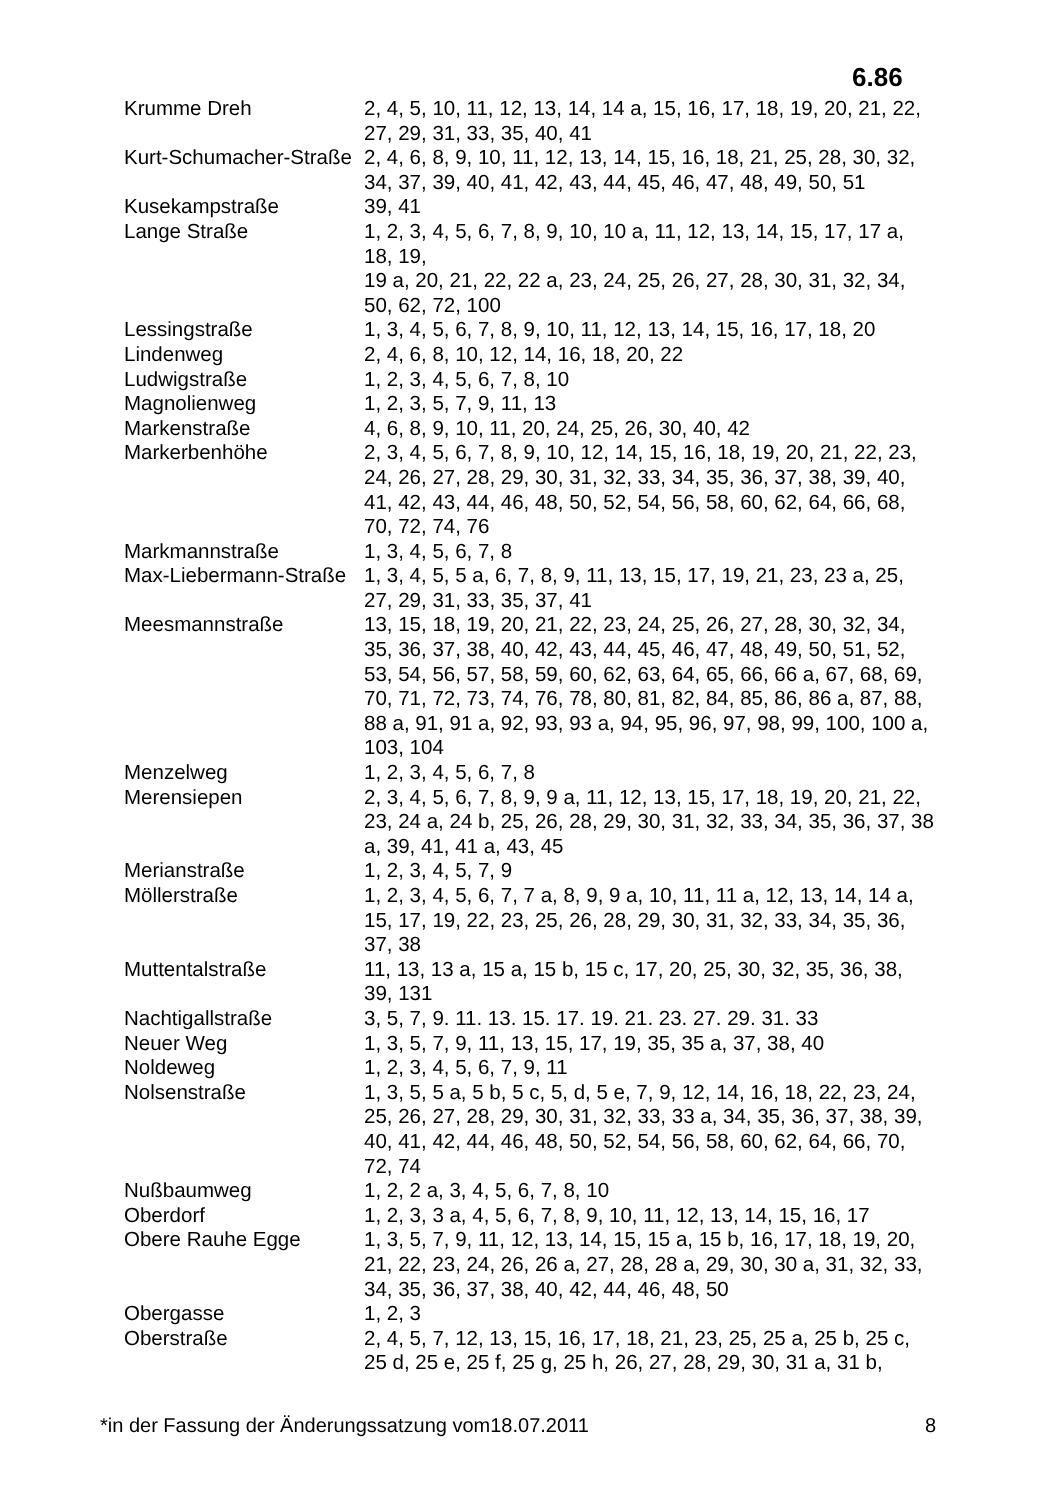6.86
| Krumme Dreh | 2, 4, 5, 10, 11, 12, 13, 14, 14 a, 15, 16, 17, 18, 19, 20, 21, 22, 27, 29, 31, 33, 35, 40, 41 |
| Kurt-Schumacher-Straße | 2, 4, 6, 8, 9, 10, 11, 12, 13, 14, 15, 16, 18, 21, 25, 28, 30, 32, 34, 37, 39, 40, 41, 42, 43, 44, 45, 46, 47, 48, 49, 50, 51 |
| Kusekampstraße | 39, 41 |
| Lange Straße | 1, 2, 3, 4, 5, 6, 7, 8, 9, 10, 10 a, 11, 12, 13, 14, 15, 17, 17 a, 18, 19, 19 a, 20, 21, 22, 22 a, 23, 24, 25, 26, 27, 28, 30, 31, 32, 34, 50, 62, 72, 100 |
| Lessingstraße | 1, 3, 4, 5, 6, 7, 8, 9, 10, 11, 12, 13, 14, 15, 16, 17, 18, 20 |
| Lindenweg | 2, 4, 6, 8, 10, 12, 14, 16, 18, 20, 22 |
| Ludwigstraße | 1, 2, 3, 4, 5, 6, 7, 8, 10 |
| Magnolienweg | 1, 2, 3, 5, 7, 9, 11, 13 |
| Markenstraße | 4, 6, 8, 9, 10, 11, 20, 24, 25, 26, 30, 40, 42 |
| Markerbenhöhe | 2, 3, 4, 5, 6, 7, 8, 9, 10, 12, 14, 15, 16, 18, 19, 20, 21, 22, 23, 24, 26, 27, 28, 29, 30, 31, 32, 33, 34, 35, 36, 37, 38, 39, 40, 41, 42, 43, 44, 46, 48, 50, 52, 54, 56, 58, 60, 62, 64, 66, 68, 70, 72, 74, 76 |
| Markmannstraße | 1, 3, 4, 5, 6, 7, 8 |
| Max-Liebermann-Straße | 1, 3, 4, 5, 5 a, 6, 7, 8, 9, 11, 13, 15, 17, 19, 21, 23, 23 a, 25, 27, 29, 31, 33, 35, 37, 41 |
| Meesmannstraße | 13, 15, 18, 19, 20, 21, 22, 23, 24, 25, 26, 27, 28, 30, 32, 34, 35, 36, 37, 38, 40, 42, 43, 44, 45, 46, 47, 48, 49, 50, 51, 52, 53, 54, 56, 57, 58, 59, 60, 62, 63, 64, 65, 66, 66 a, 67, 68, 69, 70, 71, 72, 73, 74, 76, 78, 80, 81, 82, 84, 85, 86, 86 a, 87, 88, 88 a, 91, 91 a, 92, 93, 93 a, 94, 95, 96, 97, 98, 99, 100, 100 a, 103, 104 |
| Menzelweg | 1, 2, 3, 4, 5, 6, 7, 8 |
| Merensiepen | 2, 3, 4, 5, 6, 7, 8, 9, 9 a, 11, 12, 13, 15, 17, 18, 19, 20, 21, 22, 23, 24 a, 24 b, 25, 26, 28, 29, 30, 31, 32, 33, 34, 35, 36, 37, 38 a, 39, 41, 41 a, 43, 45 |
| Merianstraße | 1, 2, 3, 4, 5, 7, 9 |
| Möllerstraße | 1, 2, 3, 4, 5, 6, 7, 7 a, 8, 9, 9 a, 10, 11, 11 a, 12, 13, 14, 14 a, 15, 17, 19, 22, 23, 25, 26, 28, 29, 30, 31, 32, 33, 34, 35, 36, 37, 38 |
| Muttentalstraße | 11, 13, 13 a, 15 a, 15 b, 15 c, 17, 20, 25, 30, 32, 35, 36, 38, 39, 131 |
| Nachtigallstraße | 3, 5, 7, 9. 11. 13. 15. 17. 19. 21. 23. 27. 29. 31. 33 |
| Neuer Weg | 1, 3, 5, 7, 9, 11, 13, 15, 17, 19, 35, 35 a, 37, 38, 40 |
| Noldeweg | 1, 2, 3, 4, 5, 6, 7, 9, 11 |
| Nolsenstraße | 1, 3, 5, 5 a, 5 b, 5 c, 5, d, 5 e, 7, 9, 12, 14, 16, 18, 22, 23, 24, 25, 26, 27, 28, 29, 30, 31, 32, 33, 33 a, 34, 35, 36, 37, 38, 39, 40, 41, 42, 44, 46, 48, 50, 52, 54, 56, 58, 60, 62, 64, 66, 70, 72, 74 |
| Nußbaumweg | 1, 2, 2 a, 3, 4, 5, 6, 7, 8, 10 |
| Oberdorf | 1, 2, 3, 3 a, 4, 5, 6, 7, 8, 9, 10, 11, 12, 13, 14, 15, 16, 17 |
| Obere Rauhe Egge | 1, 3, 5, 7, 9, 11, 12, 13, 14, 15, 15 a, 15 b, 16, 17, 18, 19, 20, 21, 22, 23, 24, 26, 26 a, 27, 28, 28 a, 29, 30, 30 a, 31, 32, 33, 34, 35, 36, 37, 38, 40, 42, 44, 46, 48, 50 |
| Obergasse | 1, 2, 3 |
| Oberstraße | 2, 4, 5, 7, 12, 13, 15, 16, 17, 18, 21, 23, 25, 25 a, 25 b, 25 c, 25 d, 25 e, 25 f, 25 g, 25 h, 26, 27, 28, 29, 30, 31 a, 31 b, |
*in der Fassung der Änderungssatzung vom18.07.2011 8